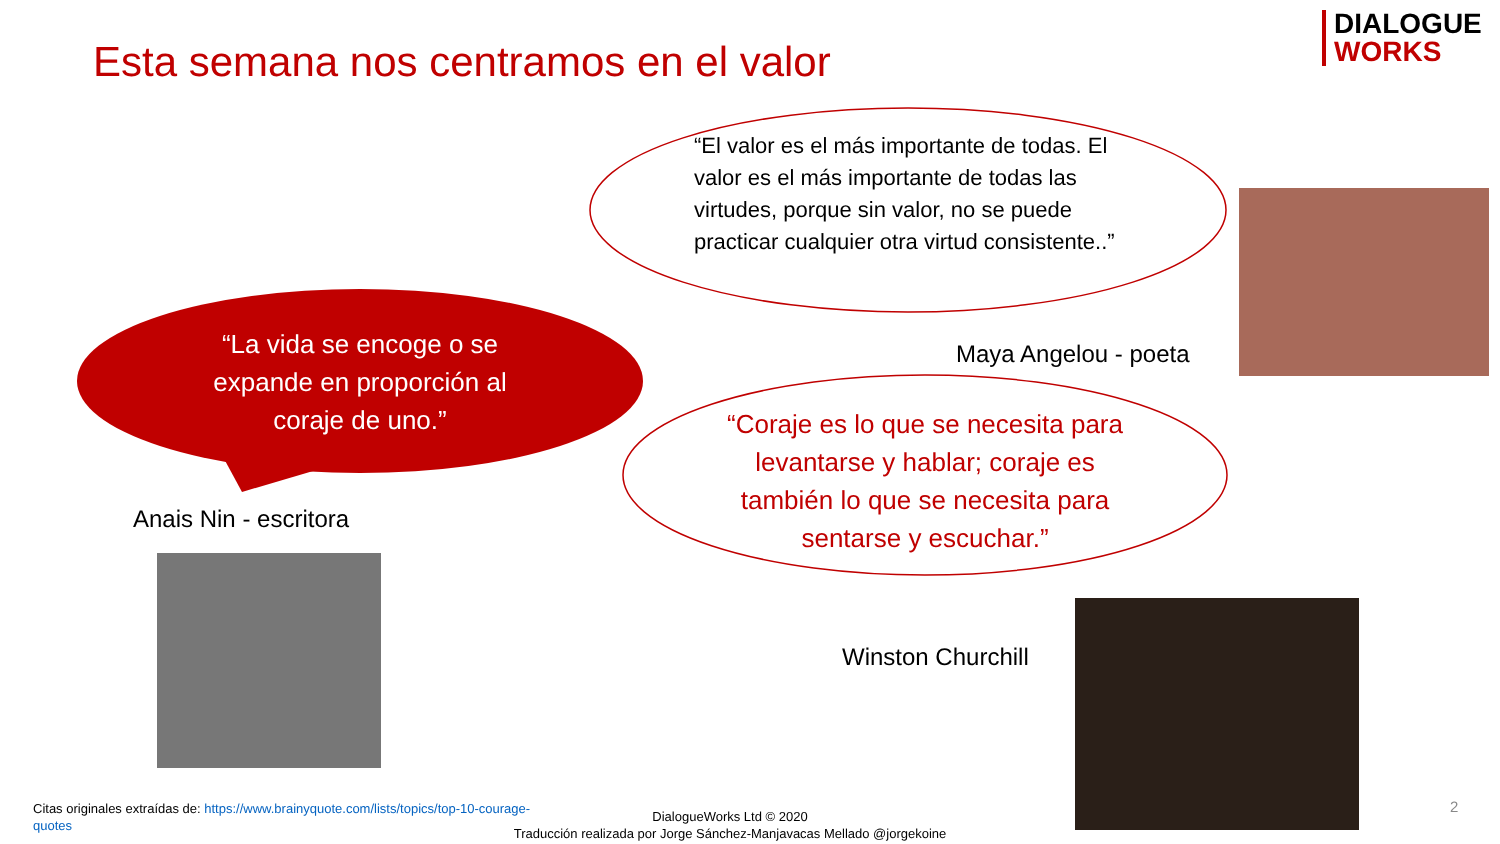Esta semana nos centramos en el valor
DIALOGUE
WORKS
“El valor es el más importante de todas. El valor es el más importante de todas las virtudes, porque sin valor, no se puede practicar cualquier otra virtud consistente..”
“La vida se encoge o se expande en proporción al coraje de uno.”
“Coraje es lo que se necesita para levantarse y hablar; coraje es también lo que se necesita para sentarse y escuchar.”
Maya Angelou - poeta
Anais Nin - escritora
Winston Churchill
Citas originales extraídas de: https://www.brainyquote.com/lists/topics/top-10-courage-quotes
DialogueWorks Ltd © 2020
Traducción realizada por Jorge Sánchez-Manjavacas Mellado @jorgekoine
2